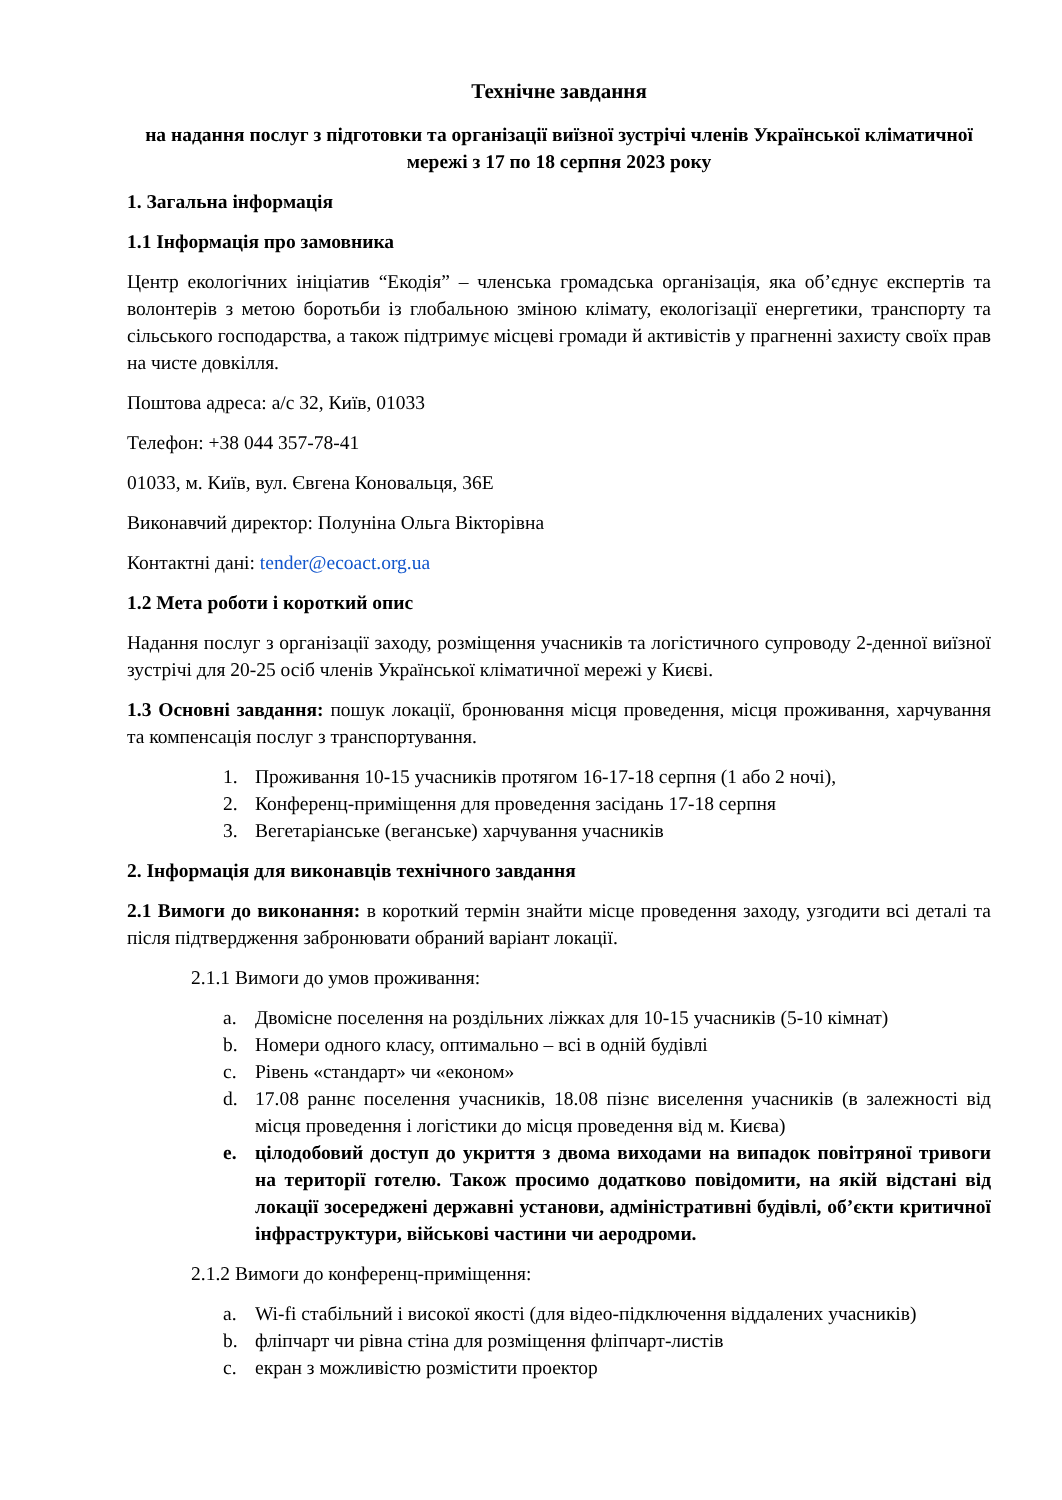Технічне завдання
на надання послуг з підготовки та організації виїзної зустрічі членів Української кліматичної мережі з 17 по 18 серпня 2023 року
1. Загальна інформація
1.1 Інформація про замовника
Центр екологічних ініціатив “Екодія” – членська громадська організація, яка об’єднує експертів та волонтерів з метою боротьби із глобальною зміною клімату, екологізації енергетики, транспорту та сільського господарства, а також підтримує місцеві громади й активістів у прагненні захисту своїх прав на чисте довкілля.
Поштова адреса: а/с 32, Київ, 01033
Телефон: +38 044 357-78-41
01033, м. Київ, вул. Євгена Коновальця, 36Е
Виконавчий директор: Полуніна Ольга Вікторівна
Контактні дані: tender@ecoact.org.ua
1.2 Мета роботи і короткий опис
Надання послуг з організації заходу, розміщення учасників та логістичного супроводу 2-денної виїзної зустрічі для 20-25 осіб членів Української кліматичної мережі у Києві.
1.3 Основні завдання: пошук локації, бронювання місця проведення, місця проживання, харчування та компенсація послуг з транспортування.
1. Проживання 10-15 учасників протягом 16-17-18 серпня (1 або 2 ночі),
2. Конференц-приміщення для проведення засідань 17-18 серпня
3. Вегетаріанське (веганське) харчування учасників
2. Інформація для виконавців технічного завдання
2.1 Вимоги до виконання: в короткий термін знайти місце проведення заходу, узгодити всі деталі та після підтвердження забронювати обраний варіант локації.
2.1.1 Вимоги до умов проживання:
a. Двомісне поселення на роздільних ліжках для 10-15 учасників (5-10 кімнат)
b. Номери одного класу, оптимально – всі в одній будівлі
c. Рівень «стандарт» чи «економ»
d. 17.08 раннє поселення учасників, 18.08 пізнє виселення учасників (в залежності від місця проведення і логістики до місця проведення від м. Києва)
e. цілодобовий доступ до укриття з двома виходами на випадок повітряної тривоги на території готелю. Також просимо додатково повідомити, на якій відстані від локації зосереджені державні установи, адміністративні будівлі, об’єкти критичної інфраструктури, військові частини чи аеродроми.
2.1.2 Вимоги до конференц-приміщення:
a. Wi-fi стабільний і високої якості (для відео-підключення віддалених учасників)
b. фліпчарт чи рівна стіна для розміщення фліпчарт-листів
c. екран з можливістю розмістити проектор